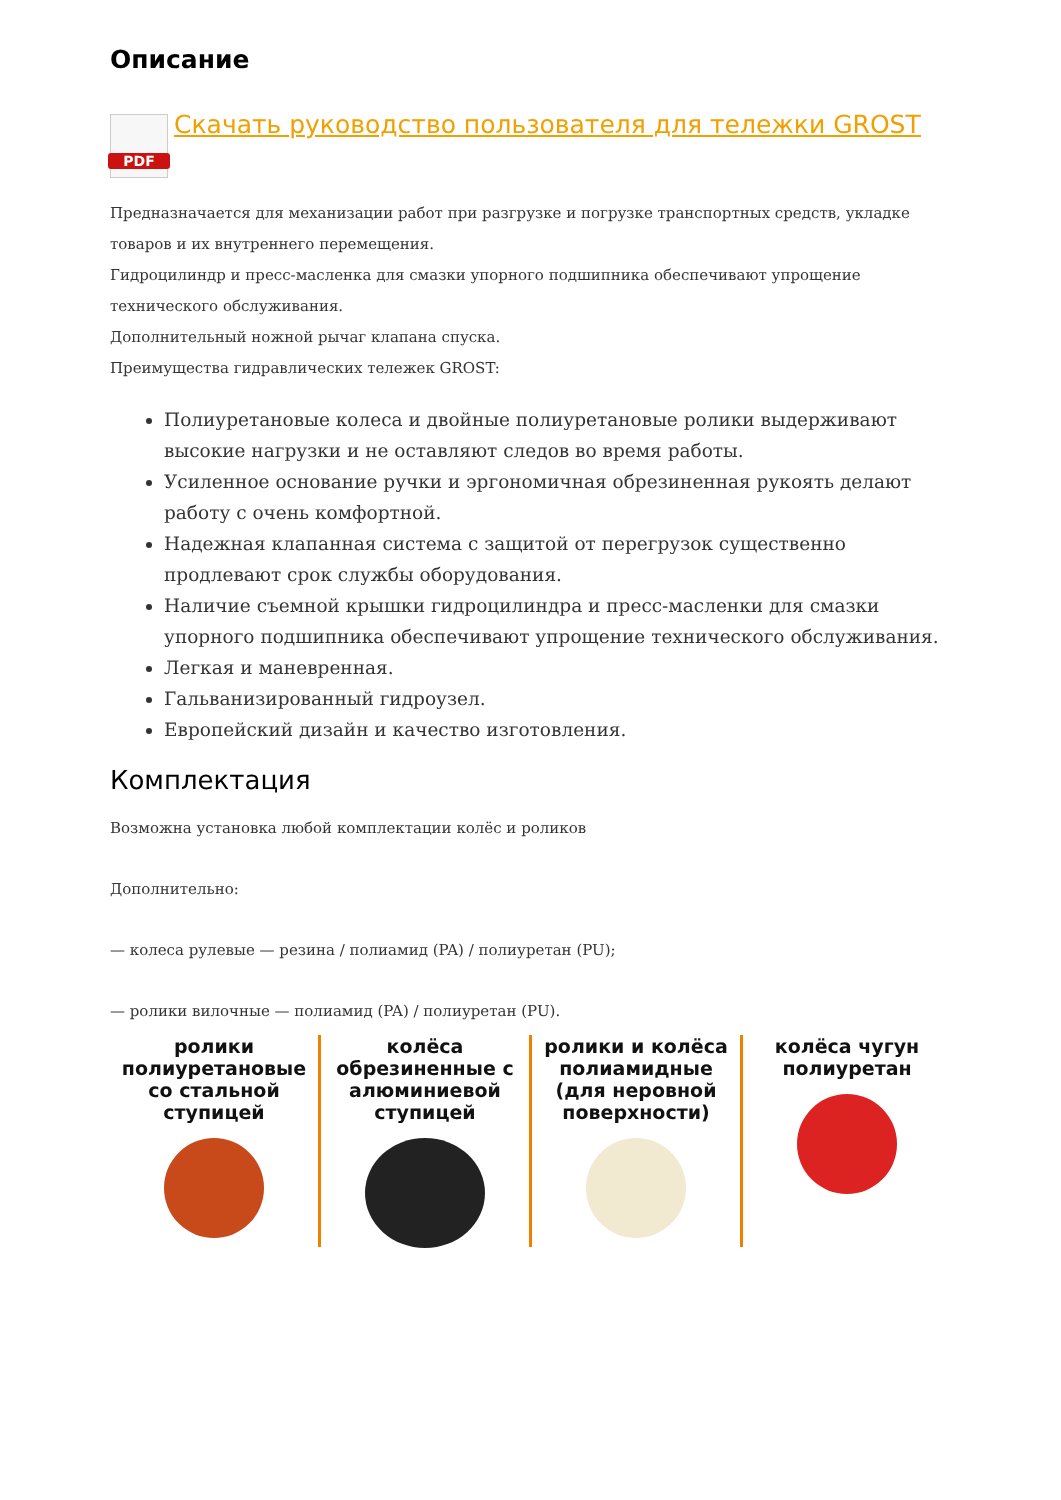Описание
PDF
Скачать руководство пользователя для тележки GROST
Предназначается для механизации работ при разгрузке и погрузке транспортных средств, укладке товаров и их внутреннего перемещения.
Гидроцилиндр и пресс-масленка для смазки упорного подшипника обеспечивают упрощение технического обслуживания.
Дополнительный ножной рычаг клапана спуска.
Преимущества гидравлических тележек GROST:
Полиуретановые колеса и двойные полиуретановые ролики выдерживают высокие нагрузки и не оставляют следов во время работы.
Усиленное основание ручки и эргономичная обрезиненная рукоять делают работу с очень комфортной.
Надежная клапанная система с защитой от перегрузок существенно продлевают срок службы оборудования.
Наличие съемной крышки гидроцилиндра и пресс-масленки для смазки упорного подшипника обеспечивают упрощение технического обслуживания.
Легкая и маневренная.
Гальванизированный гидроузел.
Европейский дизайн и качество изготовления.
Комплектация
Возможна установка любой комплектации колёс и роликов
Дополнительно:
— колеса рулевые — резина / полиамид (PA) / полиуретан (PU);
— ролики вилочные — полиамид (PA) / полиуретан (PU).
ролики полиуретановые со стальной ступицей
колёса обрезиненные с алюминиевой ступицей
ролики и колёса полиамидные (для неровной поверхности)
колёса чугун полиуретан